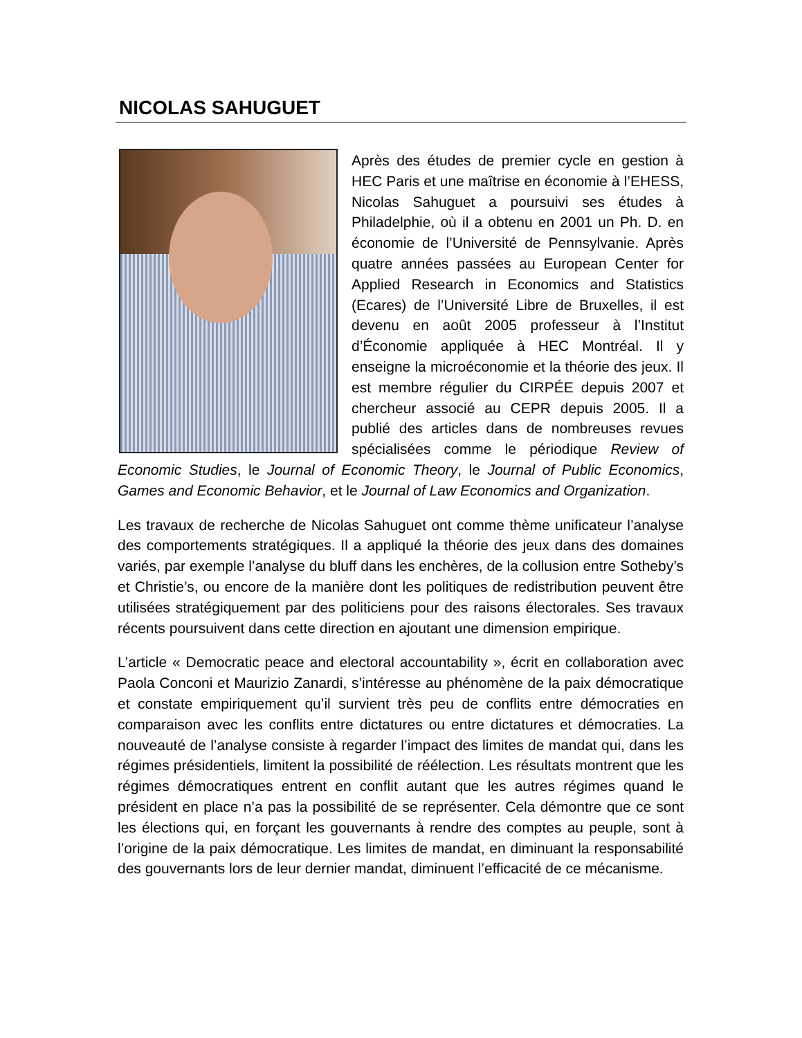NICOLAS SAHUGUET
Après des études de premier cycle en gestion à HEC Paris et une maîtrise en économie à l’EHESS, Nicolas Sahuguet a poursuivi ses études à Philadelphie, où il a obtenu en 2001 un Ph. D. en économie de l’Université de Pennsylvanie. Après quatre années passées au European Center for Applied Research in Economics and Statistics (Ecares) de l’Université Libre de Bruxelles, il est devenu en août 2005 professeur à l’Institut d’Économie appliquée à HEC Montréal. Il y enseigne la microéconomie et la théorie des jeux. Il est membre régulier du CIRPÉE depuis 2007 et chercheur associé au CEPR depuis 2005. Il a publié des articles dans de nombreuses revues spécialisées comme le périodique Review of Economic Studies, le Journal of Economic Theory, le Journal of Public Economics, Games and Economic Behavior, et le Journal of Law Economics and Organization.
Les travaux de recherche de Nicolas Sahuguet ont comme thème unificateur l’analyse des comportements stratégiques. Il a appliqué la théorie des jeux dans des domaines variés, par exemple l’analyse du bluff dans les enchères, de la collusion entre Sotheby’s et Christie’s, ou encore de la manière dont les politiques de redistribution peuvent être utilisées stratégiquement par des politiciens pour des raisons électorales. Ses travaux récents poursuivent dans cette direction en ajoutant une dimension empirique.
L’article « Democratic peace and electoral accountability », écrit en collaboration avec Paola Conconi et Maurizio Zanardi, s’intéresse au phénomène de la paix démocratique et constate empiriquement qu’il survient très peu de conflits entre démocraties en comparaison avec les conflits entre dictatures ou entre dictatures et démocraties. La nouveauté de l’analyse consiste à regarder l’impact des limites de mandat qui, dans les régimes présidentiels, limitent la possibilité de réélection. Les résultats montrent que les régimes démocratiques entrent en conflit autant que les autres régimes quand le président en place n’a pas la possibilité de se représenter. Cela démontre que ce sont les élections qui, en forçant les gouvernants à rendre des comptes au peuple, sont à l’origine de la paix démocratique. Les limites de mandat, en diminuant la responsabilité des gouvernants lors de leur dernier mandat, diminuent l’efficacité de ce mécanisme.